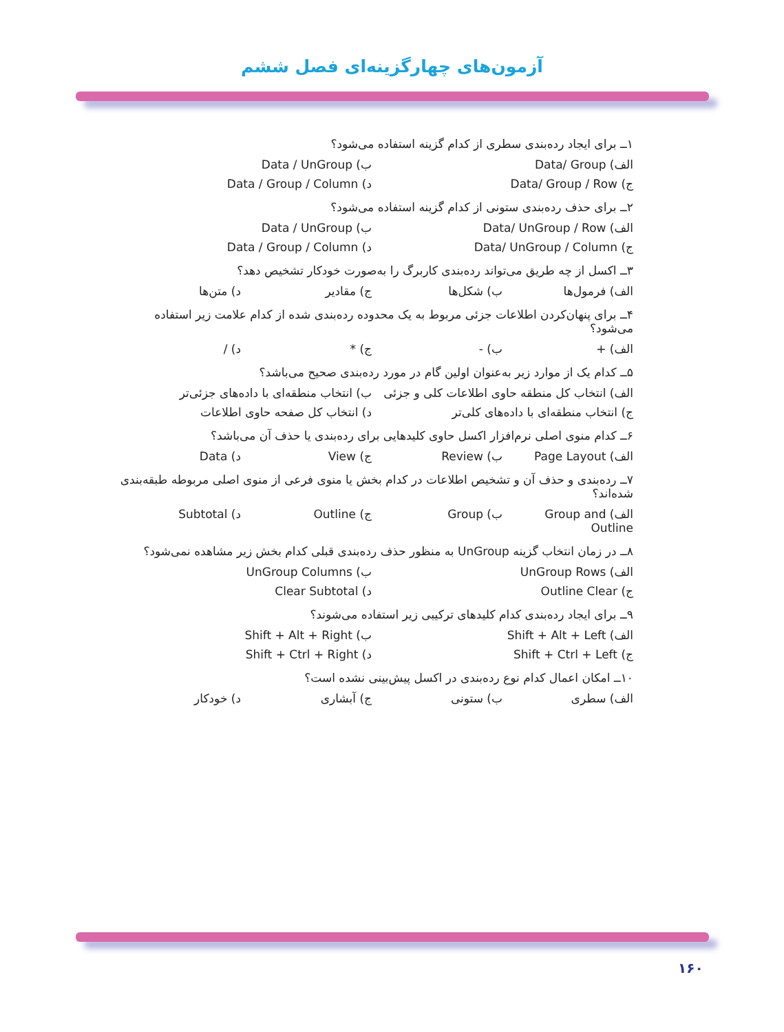آزمون‌های چهارگزینه‌ای فصل ششم
۱ــ برای ایجاد رده‌بندی سطری از کدام گزینه استفاده می‌شود؟
الف) Data/ Group ب) Data / UnGroup
ج) Data/ Group / Row د) Data / Group / Column
۲ــ برای حذف رده‌بندی ستونی از کدام گزینه استفاده می‌شود؟
الف) Data/ UnGroup / Row ب) Data / UnGroup
ج) Data/ UnGroup / Column د) Data / Group / Column
۳ــ اکسل از چه طریق می‌تواند رده‌بندی کاربرگ را به‌صورت خودکار تشخیص دهد؟
الف) فرمول‌ها ب) شکل‌ها ج) مقادیر د) متن‌ها
۴ــ برای پنهان‌کردن اطلاعات جزئی مربوط به یک محدوده رده‌بندی شده از کدام علامت زیر استفاده می‌شود؟
الف) + ب) - ج) * د) /
۵ــ کدام یک از موارد زیر به‌عنوان اولین گام در مورد رده‌بندی صحیح می‌باشد؟
الف) انتخاب کل منطقه حاوی اطلاعات کلی و جزئی ب) انتخاب منطقه‌ای با داده‌های جزئی‌تر
ج) انتخاب منطقه‌ای با داده‌های کلی‌تر د) انتخاب کل صفحه حاوی اطلاعات
۶ــ کدام منوی اصلی نرم‌افزار اکسل حاوی کلیدهایی برای رده‌بندی یا حذف آن می‌باشد؟
الف) Page Layout ب) Review ج) View د) Data
۷ــ رده‌بندی و حذف آن و تشخیص اطلاعات در کدام بخش یا منوی فرعی از منوی اصلی مربوطه طبقه‌بندی شده‌اند؟
الف) Group and Outline ب) Group ج) Outline د) Subtotal
۸ــ در زمان انتخاب گزینه UnGroup به منظور حذف رده‌بندی قبلی کدام بخش زیر مشاهده نمی‌شود؟
الف) UnGroup Rows ب) UnGroup Columns
ج) Outline Clear د) Clear Subtotal
۹ــ برای ایجاد رده‌بندی کدام کلیدهای ترکیبی زیر استفاده می‌شوند؟
الف) Shift + Alt + Left ب) Shift + Alt + Right
ج) Shift + Ctrl + Left د) Shift + Ctrl + Right
۱۰ــ امکان اعمال کدام نوع رده‌بندی در اکسل پیش‌بینی نشده است؟
الف) سطری ب) ستونی ج) آبشاری د) خودکار
۱۶۰